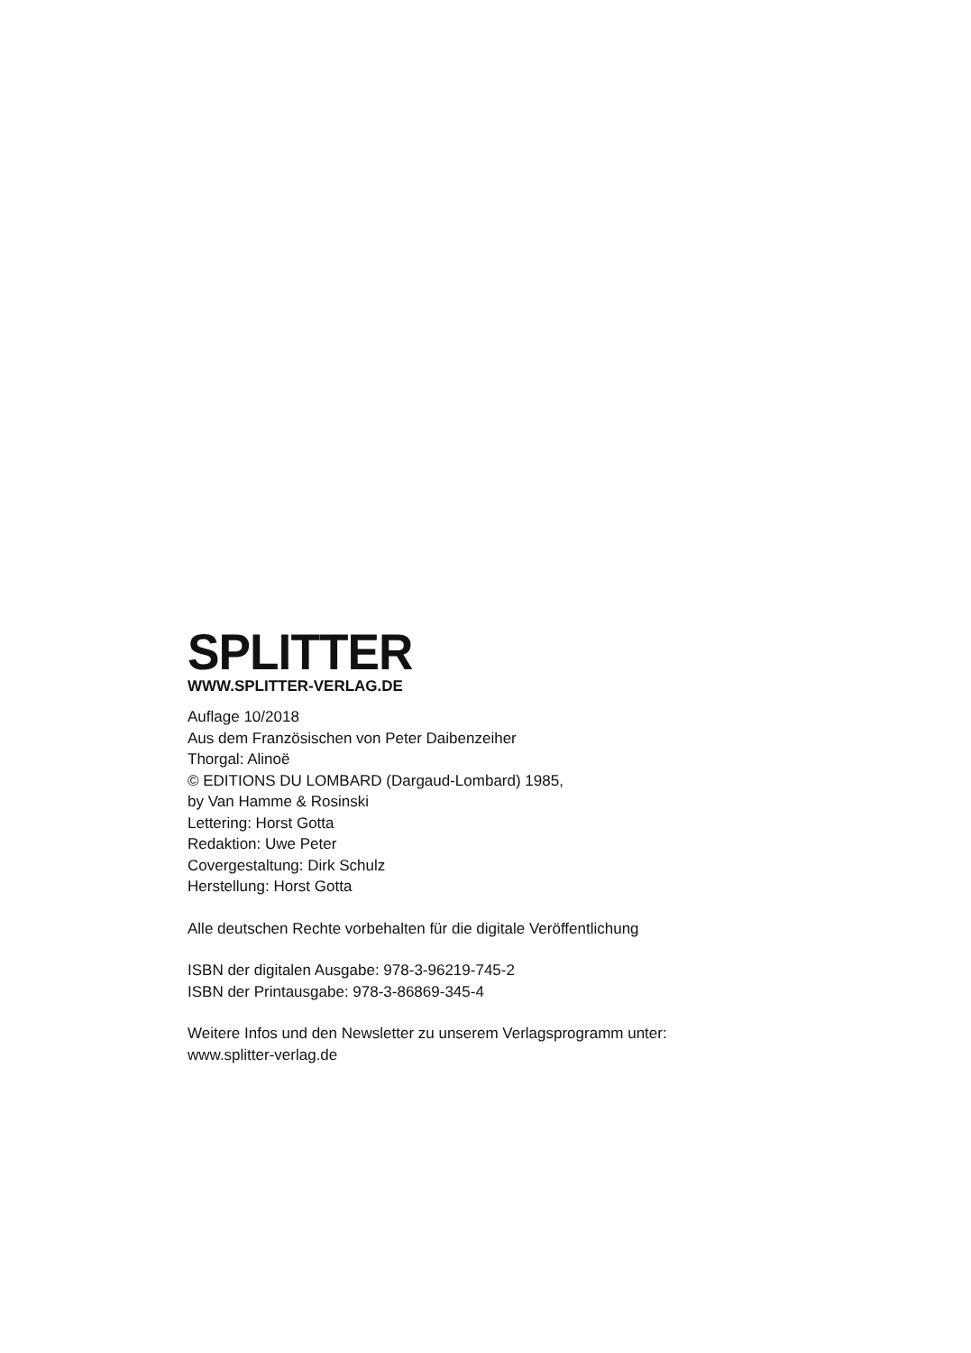SPLITTER
WWW.SPLITTER-VERLAG.DE
Auflage 10/2018
Aus dem Französischen von Peter Daibenzeiher
Thorgal: Alinoë
© EDITIONS DU LOMBARD (Dargaud-Lombard) 1985,
by Van Hamme & Rosinski
Lettering: Horst Gotta
Redaktion: Uwe Peter
Covergestaltung: Dirk Schulz
Herstellung: Horst Gotta
Alle deutschen Rechte vorbehalten für die digitale Veröffentlichung
ISBN der digitalen Ausgabe: 978-3-96219-745-2
ISBN der Printausgabe: 978-3-86869-345-4
Weitere Infos und den Newsletter zu unserem Verlagsprogramm unter:
www.splitter-verlag.de